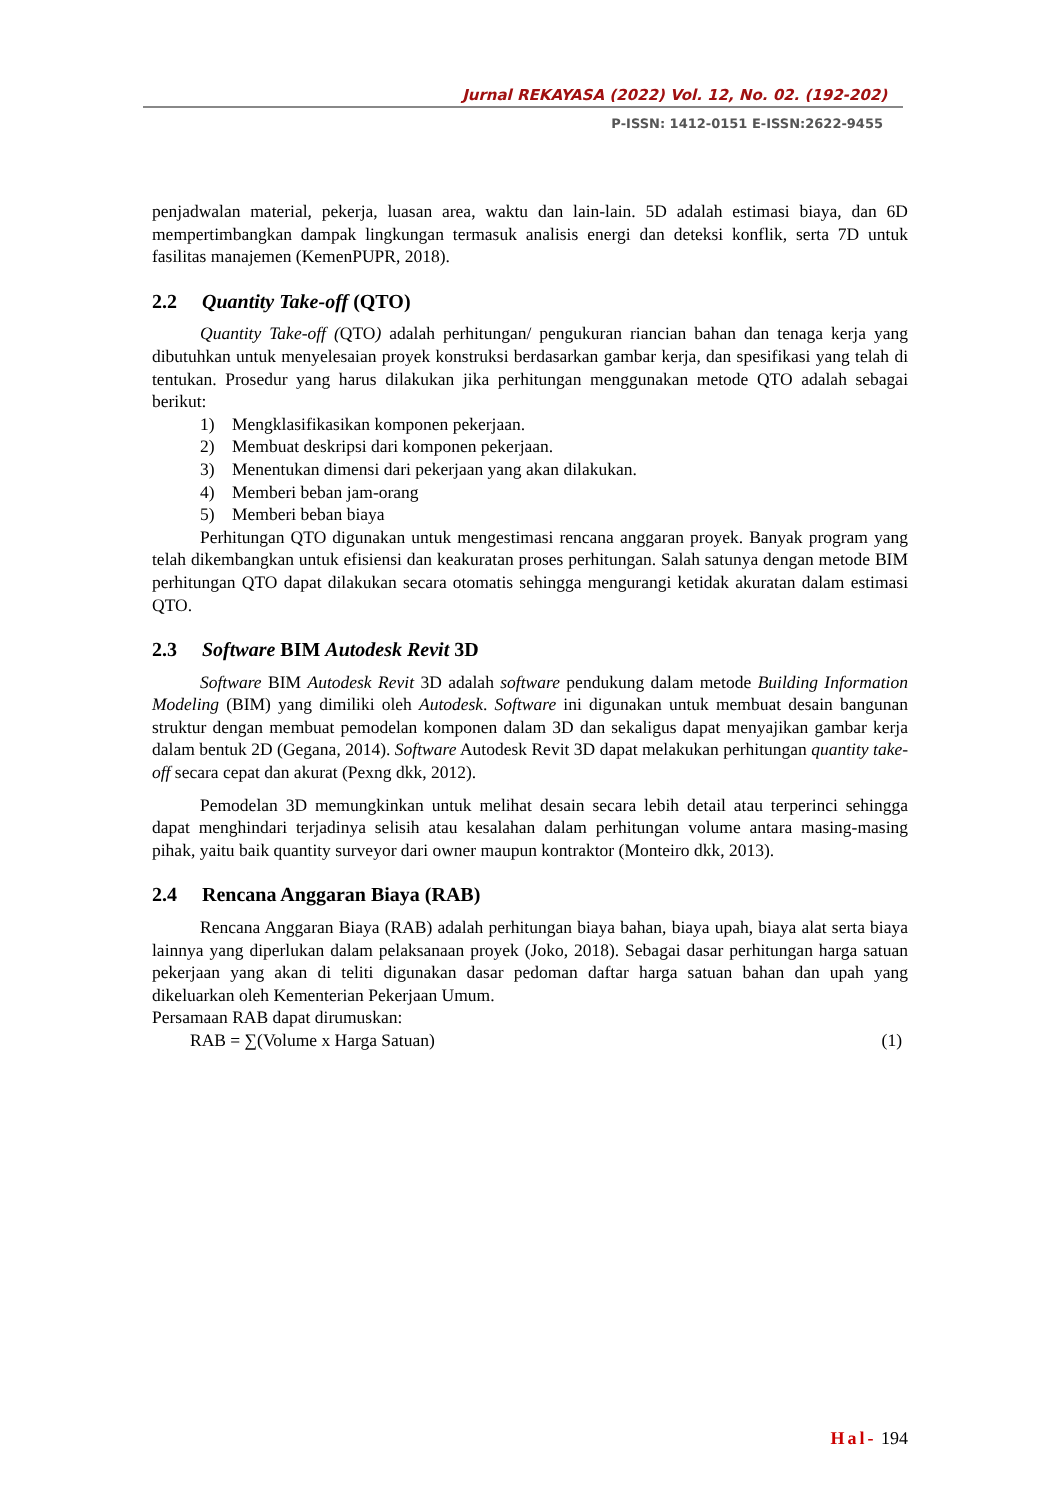Jurnal REKAYASA (2022) Vol. 12, No. 02. (192-202)
P-ISSN: 1412-0151 E-ISSN:2622-9455
penjadwalan material, pekerja, luasan area, waktu dan lain-lain. 5D adalah estimasi biaya, dan 6D mempertimbangkan dampak lingkungan termasuk analisis energi dan deteksi konflik, serta 7D untuk fasilitas manajemen (KemenPUPR, 2018).
2.2 Quantity Take-off (QTO)
Quantity Take-off (QTO) adalah perhitungan/ pengukuran riancian bahan dan tenaga kerja yang dibutuhkan untuk menyelesaian proyek konstruksi berdasarkan gambar kerja, dan spesifikasi yang telah di tentukan. Prosedur yang harus dilakukan jika perhitungan menggunakan metode QTO adalah sebagai berikut:
1) Mengklasifikasikan komponen pekerjaan.
2) Membuat deskripsi dari komponen pekerjaan.
3) Menentukan dimensi dari pekerjaan yang akan dilakukan.
4) Memberi beban jam-orang
5) Memberi beban biaya
Perhitungan QTO digunakan untuk mengestimasi rencana anggaran proyek. Banyak program yang telah dikembangkan untuk efisiensi dan keakuratan proses perhitungan. Salah satunya dengan metode BIM perhitungan QTO dapat dilakukan secara otomatis sehingga mengurangi ketidak akuratan dalam estimasi QTO.
2.3 Software BIM Autodesk Revit 3D
Software BIM Autodesk Revit 3D adalah software pendukung dalam metode Building Information Modeling (BIM) yang dimiliki oleh Autodesk. Software ini digunakan untuk membuat desain bangunan struktur dengan membuat pemodelan komponen dalam 3D dan sekaligus dapat menyajikan gambar kerja dalam bentuk 2D (Gegana, 2014). Software Autodesk Revit 3D dapat melakukan perhitungan quantity take-off secara cepat dan akurat (Pexng dkk, 2012).
Pemodelan 3D memungkinkan untuk melihat desain secara lebih detail atau terperinci sehingga dapat menghindari terjadinya selisih atau kesalahan dalam perhitungan volume antara masing-masing pihak, yaitu baik quantity surveyor dari owner maupun kontraktor (Monteiro dkk, 2013).
2.4 Rencana Anggaran Biaya (RAB)
Rencana Anggaran Biaya (RAB) adalah perhitungan biaya bahan, biaya upah, biaya alat serta biaya lainnya yang diperlukan dalam pelaksanaan proyek (Joko, 2018). Sebagai dasar perhitungan harga satuan pekerjaan yang akan di teliti digunakan dasar pedoman daftar harga satuan bahan dan upah yang dikeluarkan oleh Kementerian Pekerjaan Umum.
Persamaan RAB dapat dirumuskan:
RAB = ∑(Volume x Harga Satuan) (1)
Hal- 194